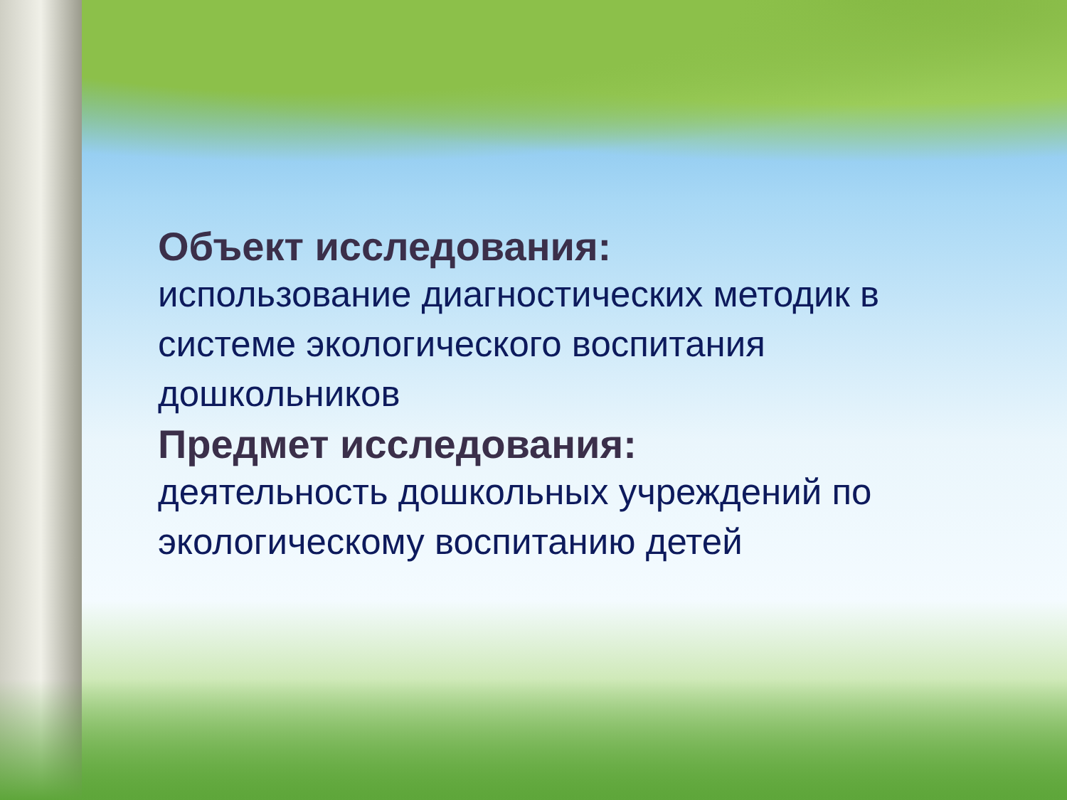Объект исследования:
использование диагностических методик в системе экологического воспитания дошкольников
Предмет исследования:
деятельность дошкольных учреждений по экологическому воспитанию детей